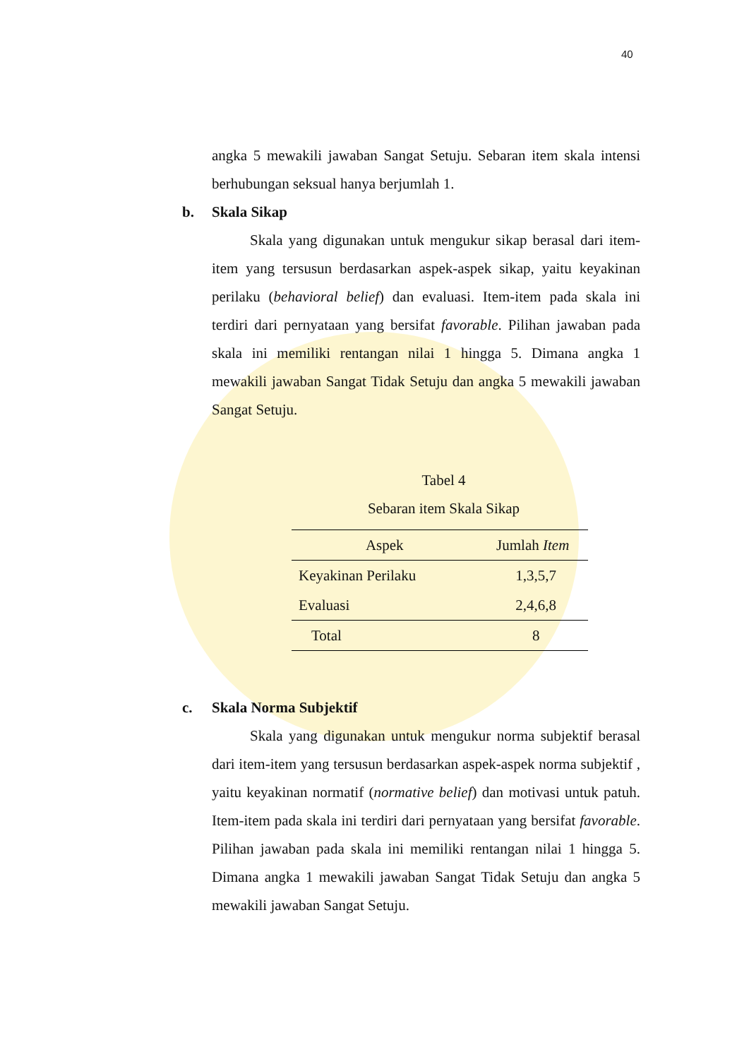40
angka 5 mewakili jawaban Sangat Setuju. Sebaran item skala intensi berhubungan seksual hanya berjumlah 1.
b. Skala Sikap
Skala yang digunakan untuk mengukur sikap berasal dari item-item yang tersusun berdasarkan aspek-aspek sikap, yaitu keyakinan perilaku (behavioral belief) dan evaluasi. Item-item pada skala ini terdiri dari pernyataan yang bersifat favorable. Pilihan jawaban pada skala ini memiliki rentangan nilai 1 hingga 5. Dimana angka 1 mewakili jawaban Sangat Tidak Setuju dan angka 5 mewakili jawaban Sangat Setuju.
Tabel 4
Sebaran item Skala Sikap
| Aspek | Jumlah Item |
| --- | --- |
| Keyakinan Perilaku | 1,3,5,7 |
| Evaluasi | 2,4,6,8 |
| Total | 8 |
c. Skala Norma Subjektif
Skala yang digunakan untuk mengukur norma subjektif berasal dari item-item yang tersusun berdasarkan aspek-aspek norma subjektif , yaitu keyakinan normatif (normative belief) dan motivasi untuk patuh. Item-item pada skala ini terdiri dari pernyataan yang bersifat favorable. Pilihan jawaban pada skala ini memiliki rentangan nilai 1 hingga 5. Dimana angka 1 mewakili jawaban Sangat Tidak Setuju dan angka 5 mewakili jawaban Sangat Setuju.